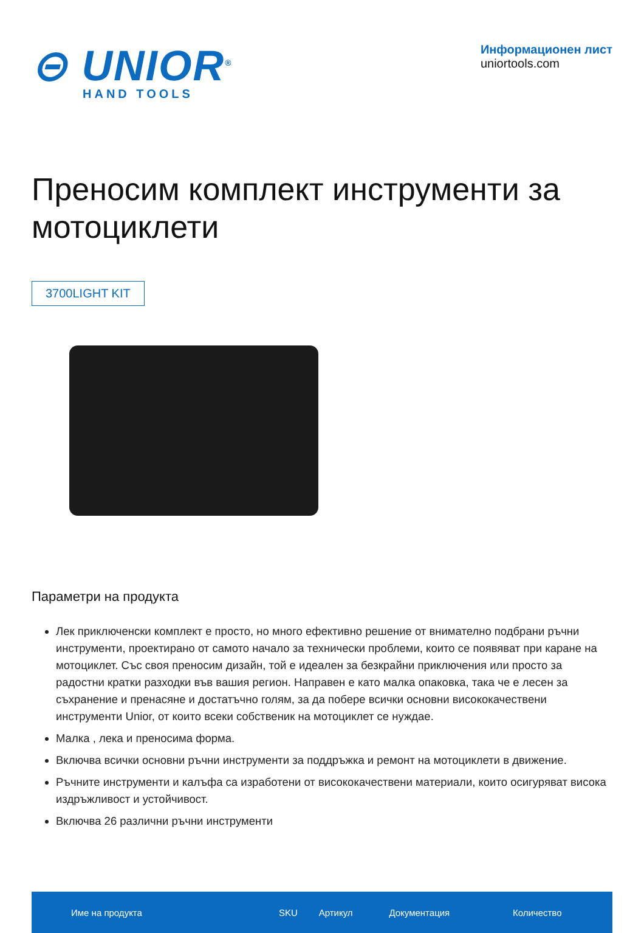⊝ UNIOR<sup>®</sup>
HAND TOOLS
Информационен лист
uniortools.com
Преносим комплект инструменти за мотоциклети
3700LIGHT KIT
Параметри на продукта
Лек приключенски комплект е просто, но много ефективно решение от внимателно подбрани ръчни инструменти, проектирано от самото начало за технически проблеми, които се появяват при каране на мотоциклет. Със своя преносим дизайн, той е идеален за безкрайни приключения или просто за радостни кратки разходки във вашия регион. Направен е като малка опаковка, така че е лесен за съхранение и пренасяне и достатъчно голям, за да побере всички основни висококачествени инструменти Unior, от които всеки собственик на мотоциклет се нуждае.
Малка , лека и преносима форма.
Включва всички основни ръчни инструменти за поддръжка и ремонт на мотоциклети в движение.
Ръчните инструменти и калъфа са изработени от висококачествени материали, които осигуряват висока издръжливост и устойчивост.
Включва 26 различни ръчни инструменти
| Име на продукта | SKU | Артикул | Документация | Количество |
| --- | --- | --- | --- | --- |